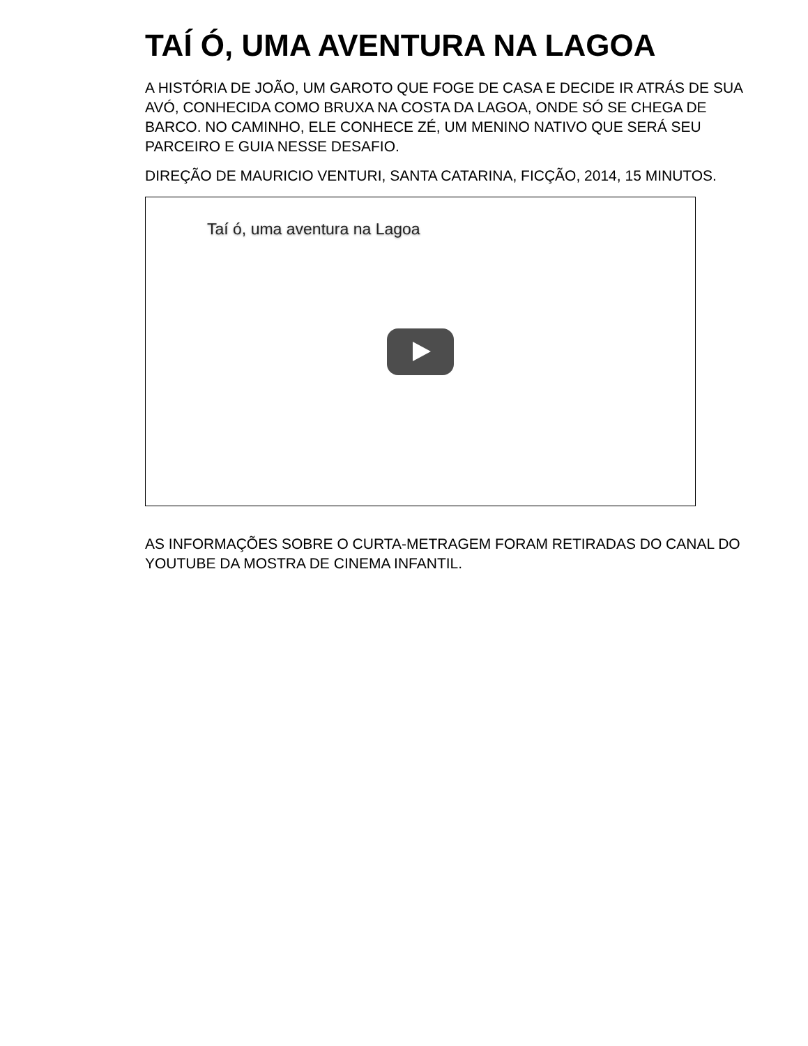TAÍ Ó, UMA AVENTURA NA LAGOA
A HISTÓRIA DE JOÃO, UM GAROTO QUE FOGE DE CASA E DECIDE IR ATRÁS DE SUA AVÓ, CONHECIDA COMO BRUXA NA COSTA DA LAGOA, ONDE SÓ SE CHEGA DE BARCO. NO CAMINHO, ELE CONHECE ZÉ, UM MENINO NATIVO QUE SERÁ SEU PARCEIRO E GUIA NESSE DESAFIO.
DIREÇÃO DE MAURICIO VENTURI, SANTA CATARINA, FICÇÃO, 2014, 15 MINUTOS.
Taí ó, uma aventura na Lagoa
AS INFORMAÇÕES SOBRE O CURTA-METRAGEM FORAM RETIRADAS DO CANAL DO YOUTUBE DA MOSTRA DE CINEMA INFANTIL.